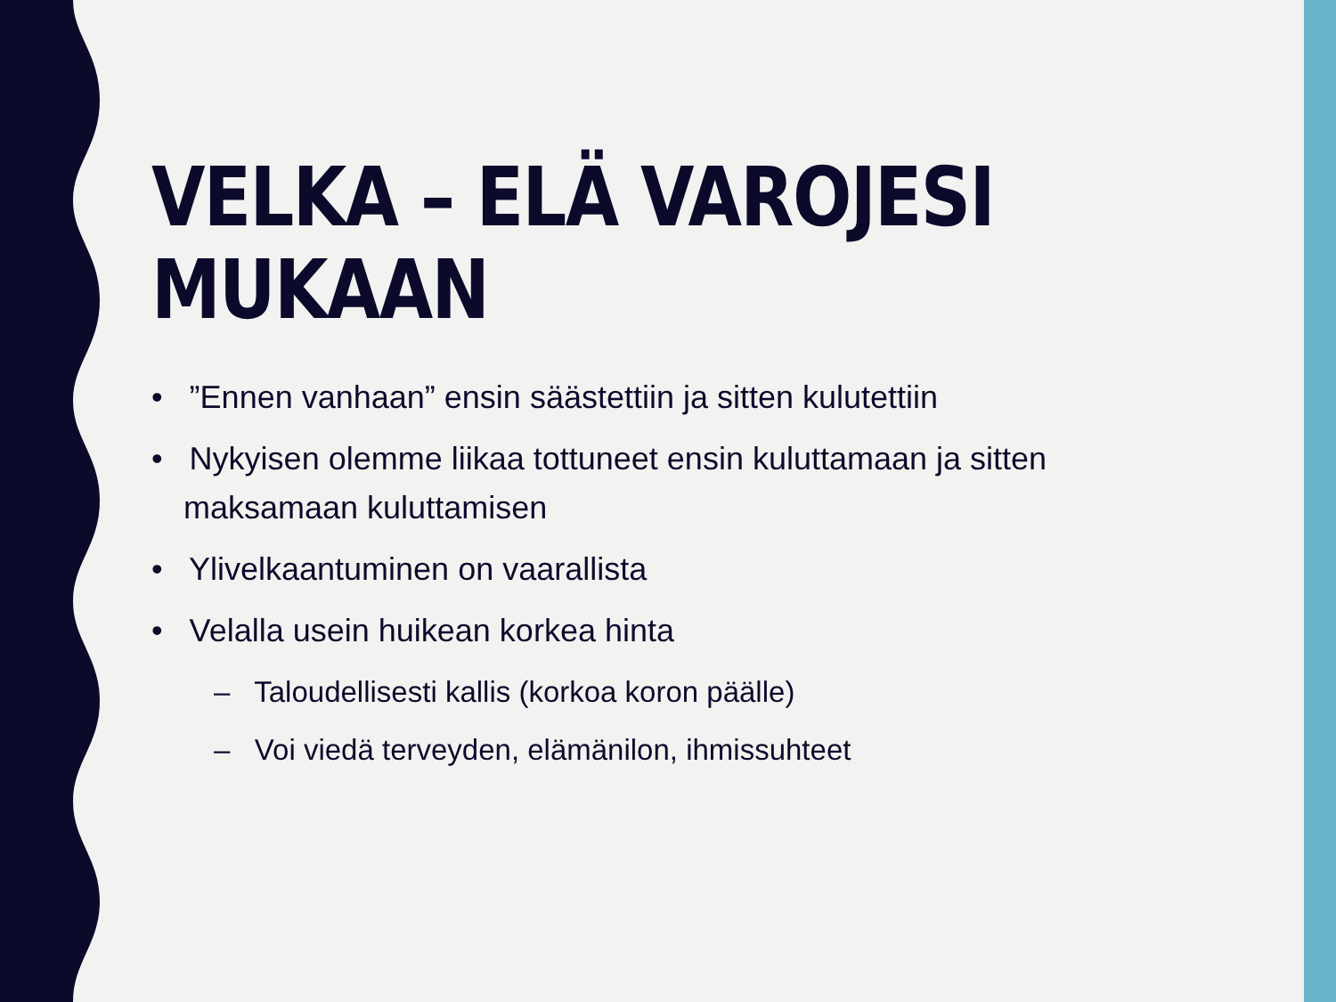VELKA – ELÄ VAROJESI MUKAAN
• ”Ennen vanhaan” ensin säästettiin ja sitten kulutettiin
• Nykyisen olemme liikaa tottuneet ensin kuluttamaan ja sitten maksamaan kuluttamisen
• Ylivelkaantuminen on vaarallista
• Velalla usein huikean korkea hinta
– Taloudellisesti kallis (korkoa koron päälle)
– Voi viedä terveyden, elämänilon, ihmissuhteet